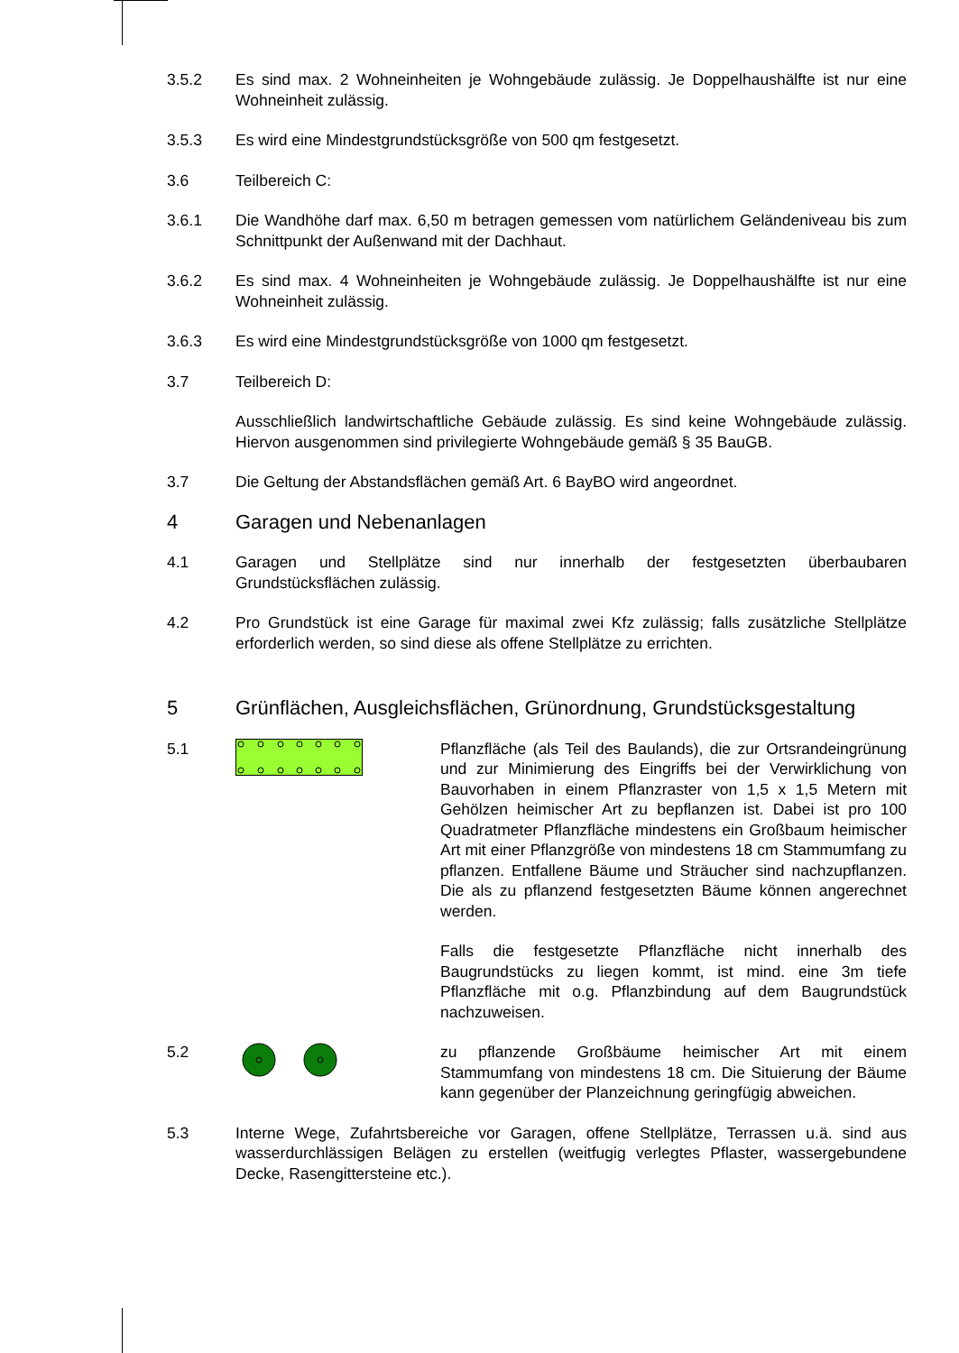3.5.2 Es sind max. 2 Wohneinheiten je Wohngebäude zulässig. Je Doppelhaushälfte ist nur eine Wohneinheit zulässig.
3.5.3 Es wird eine Mindestgrundstücksgröße von 500 qm festgesetzt.
3.6 Teilbereich C:
3.6.1 Die Wandhöhe darf max. 6,50 m betragen gemessen vom natürlichem Geländeniveau bis zum Schnittpunkt der Außenwand mit der Dachhaut.
3.6.2 Es sind max. 4 Wohneinheiten je Wohngebäude zulässig. Je Doppelhaushälfte ist nur eine Wohneinheit zulässig.
3.6.3 Es wird eine Mindestgrundstücksgröße von 1000 qm festgesetzt.
3.7 Teilbereich D:
Ausschließlich landwirtschaftliche Gebäude zulässig. Es sind keine Wohngebäude zulässig. Hiervon ausgenommen sind privilegierte Wohngebäude gemäß § 35 BauGB.
3.7 Die Geltung der Abstandsflächen gemäß Art. 6 BayBO wird angeordnet.
4 Garagen und Nebenanlagen
4.1 Garagen und Stellplätze sind nur innerhalb der festgesetzten überbaubaren Grundstücksflächen zulässig.
4.2 Pro Grundstück ist eine Garage für maximal zwei Kfz zulässig; falls zusätzliche Stellplätze erforderlich werden, so sind diese als offene Stellplätze zu errichten.
5 Grünflächen, Ausgleichsflächen, Grünordnung, Grundstücksgestaltung
5.1 Pflanzfläche (als Teil des Baulands), die zur Ortsrandeingrünung und zur Minimierung des Eingriffs bei der Verwirklichung von Bauvorhaben in einem Pflanzraster von 1,5 x 1,5 Metern mit Gehölzen heimischer Art zu bepflanzen ist. Dabei ist pro 100 Quadratmeter Pflanzfläche mindestens ein Großbaum heimischer Art mit einer Pflanzgröße von mindestens 18 cm Stammumfang zu pflanzen. Entfallene Bäume und Sträucher sind nachzupflanzen. Die als zu pflanzend festgesetzten Bäume können angerechnet werden.
Falls die festgesetzte Pflanzfläche nicht innerhalb des Baugrundstücks zu liegen kommt, ist mind. eine 3m tiefe Pflanzfläche mit o.g. Pflanzbindung auf dem Baugrundstück nachzuweisen.
5.2 zu pflanzende Großbäume heimischer Art mit einem Stammumfang von mindestens 18 cm. Die Situierung der Bäume kann gegenüber der Planzeichnung geringfügig abweichen.
5.3 Interne Wege, Zufahrtsbereiche vor Garagen, offene Stellplätze, Terrassen u.ä. sind aus wasserdurchlässigen Belägen zu erstellen (weitfugig verlegtes Pflaster, wassergebundene Decke, Rasengittersteine etc.).